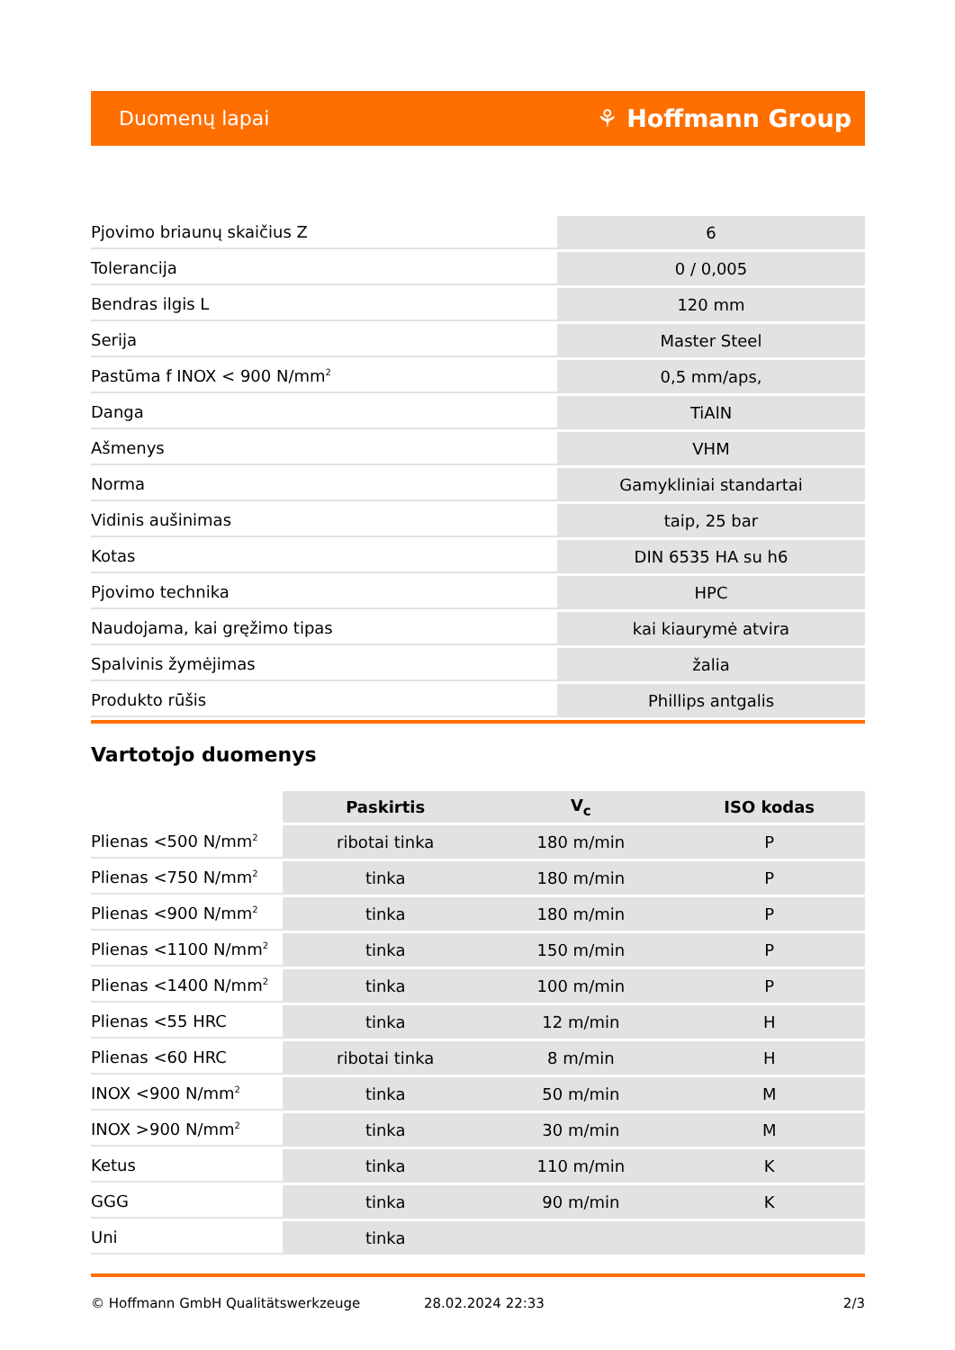Duomenų lapai ⚘ Hoffmann Group
| Pjovimo briaunų skaičius Z | 6 |
| Tolerancija | 0 / 0,005 |
| Bendras ilgis L | 120 mm |
| Serija | Master Steel |
| Pastūma f INOX < 900 N/mm<sup>2</sup> | 0,5 mm/aps, |
| Danga | TiAlN |
| Ašmenys | VHM |
| Norma | Gamykliniai standartai |
| Vidinis aušinimas | taip, 25 bar |
| Kotas | DIN 6535 HA su h6 |
| Pjovimo technika | HPC |
| Naudojama, kai gręžimo tipas | kai kiaurymė atvira |
| Spalvinis žymėjimas | žalia |
| Produkto rūšis | Phillips antgalis |
Vartotojo duomenys
| | Paskirtis | V<sub>c</sub> | ISO kodas |
| Plienas <500 N/mm<sup>2</sup> | ribotai tinka | 180 m/min | P |
| Plienas <750 N/mm<sup>2</sup> | tinka | 180 m/min | P |
| Plienas <900 N/mm<sup>2</sup> | tinka | 180 m/min | P |
| Plienas <1100 N/mm<sup>2</sup> | tinka | 150 m/min | P |
| Plienas <1400 N/mm<sup>2</sup> | tinka | 100 m/min | P |
| Plienas <55 HRC | tinka | 12 m/min | H |
| Plienas <60 HRC | ribotai tinka | 8 m/min | H |
| INOX <900 N/mm<sup>2</sup> | tinka | 50 m/min | M |
| INOX >900 N/mm<sup>2</sup> | tinka | 30 m/min | M |
| Ketus | tinka | 110 m/min | K |
| GGG | tinka | 90 m/min | K |
| Uni | tinka | | |
© Hoffmann GmbH Qualitätswerkzeuge 28.02.2024 22:33 2/3